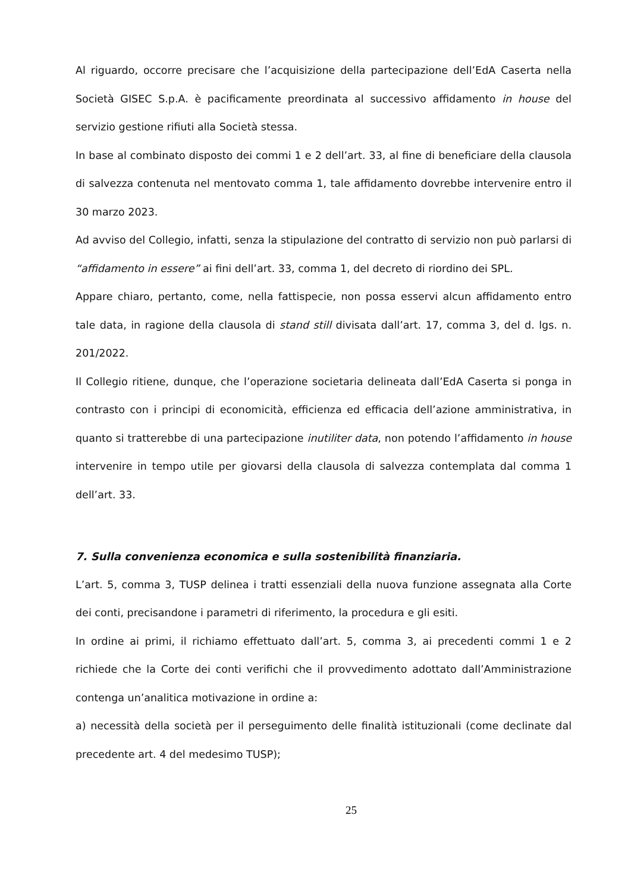Al riguardo, occorre precisare che l’acquisizione della partecipazione dell’EdA Caserta nella Società GISEC S.p.A. è pacificamente preordinata al successivo affidamento in house del servizio gestione rifiuti alla Società stessa.
In base al combinato disposto dei commi 1 e 2 dell’art. 33, al fine di beneficiare della clausola di salvezza contenuta nel mentovato comma 1, tale affidamento dovrebbe intervenire entro il 30 marzo 2023.
Ad avviso del Collegio, infatti, senza la stipulazione del contratto di servizio non può parlarsi di “affidamento in essere” ai fini dell’art. 33, comma 1, del decreto di riordino dei SPL.
Appare chiaro, pertanto, come, nella fattispecie, non possa esservi alcun affidamento entro tale data, in ragione della clausola di stand still divisata dall’art. 17, comma 3, del d. lgs. n. 201/2022.
Il Collegio ritiene, dunque, che l’operazione societaria delineata dall’EdA Caserta si ponga in contrasto con i principi di economicità, efficienza ed efficacia dell’azione amministrativa, in quanto si tratterebbe di una partecipazione inutiliter data, non potendo l’affidamento in house intervenire in tempo utile per giovarsi della clausola di salvezza contemplata dal comma 1 dell’art. 33.
7. Sulla convenienza economica e sulla sostenibilità finanziaria.
L’art. 5, comma 3, TUSP delinea i tratti essenziali della nuova funzione assegnata alla Corte dei conti, precisandone i parametri di riferimento, la procedura e gli esiti.
In ordine ai primi, il richiamo effettuato dall’art. 5, comma 3, ai precedenti commi 1 e 2 richiede che la Corte dei conti verifichi che il provvedimento adottato dall’Amministrazione contenga un’analitica motivazione in ordine a:
a) necessità della società per il perseguimento delle finalità istituzionali (come declinate dal precedente art. 4 del medesimo TUSP);
25